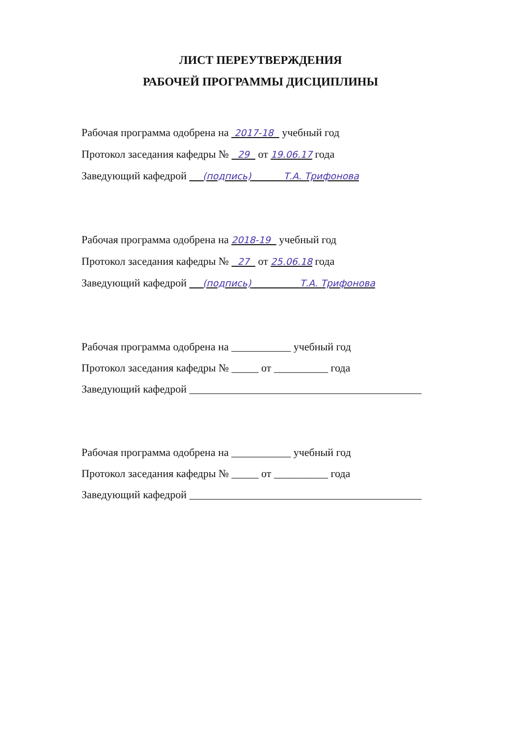ЛИСТ ПЕРЕУТВЕРЖДЕНИЯ
РАБОЧЕЙ ПРОГРАММЫ ДИСЦИПЛИНЫ
Рабочая программа одобрена на 2017-18 учебный год
Протокол заседания кафедры № 29 от 19.06.17 года
Заведующий кафедрой (подпись) Т.А. Трифонова
Рабочая программа одобрена на 2018-19 учебный год
Протокол заседания кафедры № 27 от 25.06.18 года
Заведующий кафедрой (подпись) Т.А. Трифонова
Рабочая программа одобрена на ___________ учебный год
Протокол заседания кафедры № _____ от __________ года
Заведующий кафедрой ___________________________________________
Рабочая программа одобрена на ___________ учебный год
Протокол заседания кафедры № _____ от __________ года
Заведующий кафедрой ___________________________________________